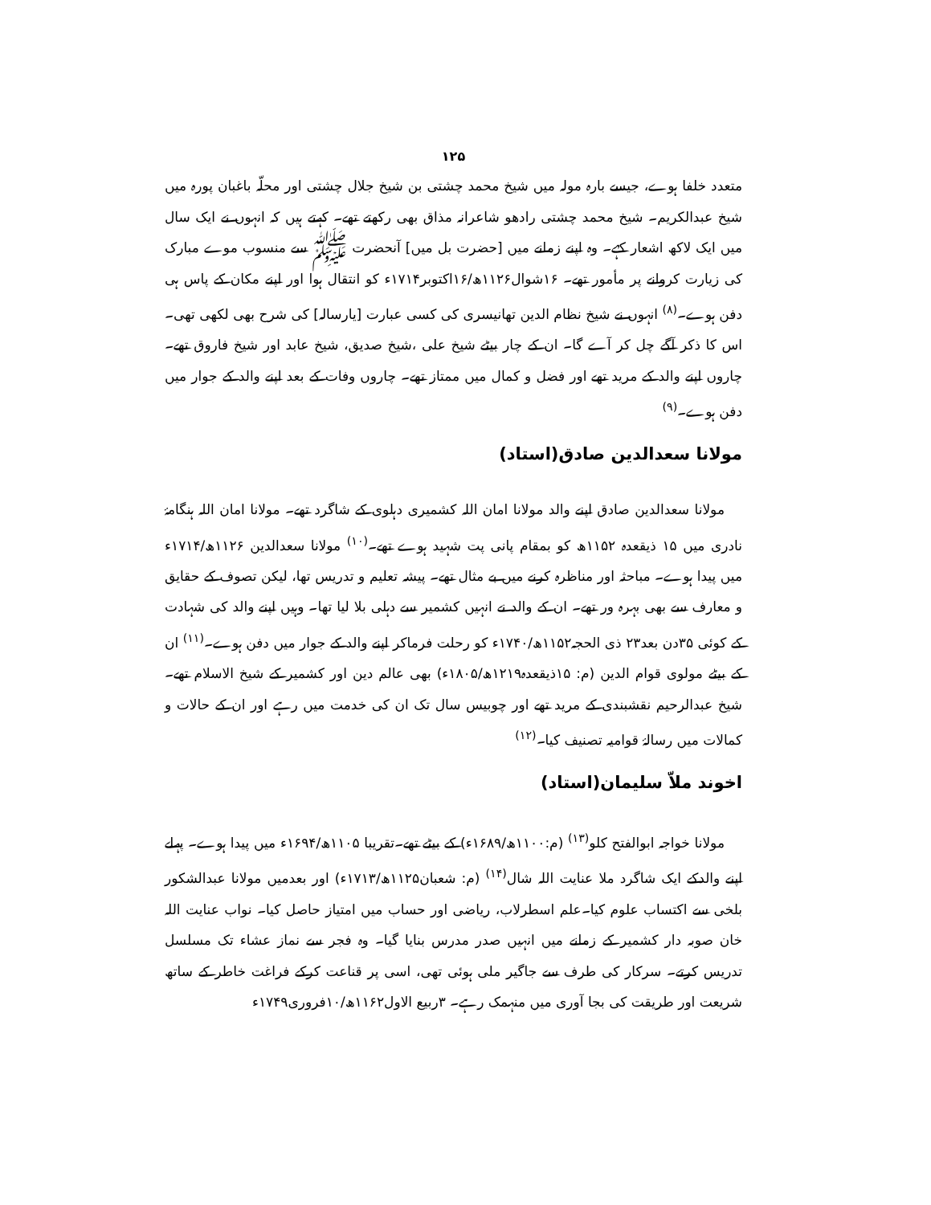۱۲۵
متعدد خلفا ہوے، جیسے بارہ مولہ میں شیخ محمد چشتی بن شیخ جلال چشتی اور محلّہ باغبان پورہ میں شیخ عبدالکریم۔ شیخ محمد چشتی رادھو شاعرانہ مذاق بھی رکھتے تھے۔ کہتے ہیں کہ انہوں نے ایک سال میں ایک لاکھ اشعار کہے۔ وہ اپنے زمانے میں [حضرت بل میں] آنحضرت ﷺ سے منسوب موے مبارک کی زیارت کروانے پر مأمور تھے۔ ۱۶شوال۱۱۲۶ھ/۱۶اکتوبر۱۷۱۴ء کو انتقال ہوا اور اپنے مکان کے پاس ہی دفن ہوے۔<sup>(۸)</sup> انہوں نے شیخ نظام الدین تھانیسری کی کسی عبارت [یارسالہ] کی شرح بھی لکھی تھی۔ اس کا ذکر آگے چل کر آے گا۔ ان کے چار بیٹے شیخ علی ،شیخ صدیق، شیخ عابد اور شیخ فاروق تھے۔ چاروں اپنے والد کے مرید تھے اور فضل و کمال میں ممتاز تھے۔ چاروں وفات کے بعد اپنے والد کے جوار میں دفن ہوے۔<sup>(۹)</sup>
مولانا سعدالدین صادق(استاد)
مولانا سعدالدین صادق اپنے والد مولانا امان اللہ کشمیری دہلوی کے شاگرد تھے۔ مولانا امان اللہ ہنگامۂ نادری میں ۱۵ ذیقعدہ ۱۱۵۲ھ کو بمقام پانی پت شہید ہوے تھے۔<sup>(۱۰)</sup> مولانا سعدالدین ۱۱۲۶ھ/۱۷۱۴ء میں پیدا ہوے۔ مباحثہ اور مناظرہ کرنے میں بے مثال تھے۔ پیشہ تعلیم و تدریس تھا، لیکن تصوف کے حقایق و معارف سے بھی بہرہ ور تھے۔ ان کے والد نے انہیں کشمیر سے دہلی بلا لیا تھا۔ وہیں اپنے والد کی شہادت کے کوئی ۳۵دن بعد۲۳ ذی الحجہ۱۱۵۲ھ/۱۷۴۰ء کو رحلت فرماکر اپنے والد کے جوار میں دفن ہوے۔<sup>(۱۱)</sup> ان کے بیٹے مولوی قوام الدین (م: ۱۵ذیقعدہ۱۲۱۹ھ/۱۸۰۵ء) بھی عالم دین اور کشمیر کے شیخ الاسلام تھے۔شیخ عبدالرحیم نقشبندی کے مرید تھے اور چوبیس سال تک ان کی خدمت میں رہے اور ان کے حالات و کمالات میں رسالۂ قوامیہ تصنیف کیا۔<sup>(۱۲)</sup>
اخوند ملاّ سلیمان(استاد)
مولانا خواجہ ابوالفتح کلو<sup>(۱۳)</sup> (م:۱۱۰۰ھ/۱۶۸۹ء) کے بیٹے تھے۔تقریبا ۱۱۰۵ھ/۱۶۹۴ء میں پیدا ہوے۔ پہلے اپنے والدکے ایک شاگرد ملا عنایت اللہ شال<sup>(۱۴)</sup> (م: شعبان۱۱۲۵ھ/۱۷۱۳ء) اور بعدمیں مولانا عبدالشکور بلخی سے اکتساب علوم کیا۔علم اسطرلاب، ریاضی اور حساب میں امتیاز حاصل کیا۔ نواب عنایت اللہ خان صوبہ دار کشمیر کے زمانے میں انہیں صدر مدرس بنایا گیا۔ وہ فجر سے نماز عشاء تک مسلسل تدریس کرتے۔ سرکار کی طرف سے جاگیر ملی ہوئی تھی، اسی پر قناعت کرکے فراغت خاطر کے ساتھ شریعت اور طریقت کی بجا آوری میں منہمک رہے۔ ۳ربیع الاول۱۱۶۲ھ/۱۰فروری۱۷۴۹ء